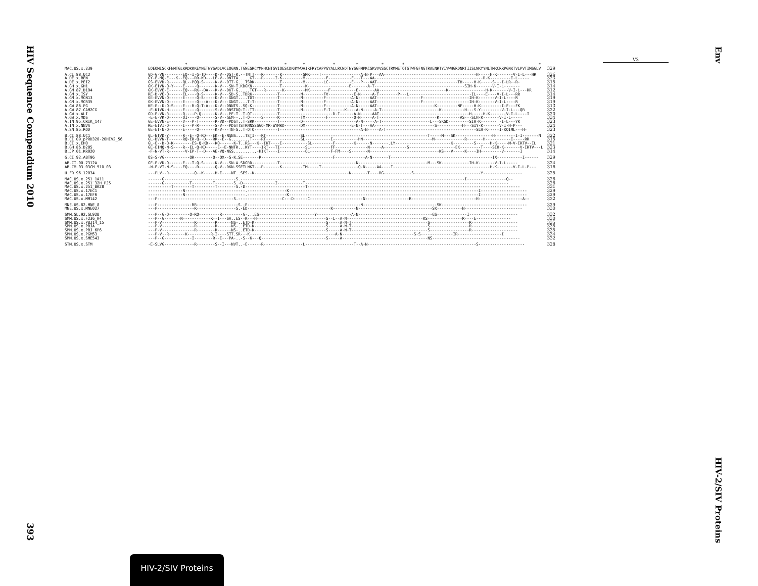HIV Sequence Compendium 2010
393
Env
HIV-2/SIV Proteins
V3
| | * * * * * * * * * | |
| MAC.US.x.239 | EQEQMISCKFNMTGLKRDKKKEYNETWYSADLVCEQGNN.TGNESRCYMNHCNTSVIQESCDKHYWDAIRFRYCAPPGYALLRCNDTNYSGFMPKCSKVVVSSCTRMMETQTSTWFGFNGTRAENRTYIYWHGRDNRTIISLNKYYNLTMKCRRPGNKTVLPVTIMSGLV | 329 |
| A.CI.88.UC2 | GD-G-VN--------EQ--I-G-TD----D-V--DST-K.--TNTT---R-------K---------SMK----T-----------------A-N-P---AA----------------------------------------H-----H-K-------V-I-L---HR | 326 |
| A.DE.x.BEN | GY-E-MQ-E---K--EQ---RR-KD---LE-V--DNTTA.....GT---R-----I-K---------M---------F----------E---T---AA-----------------------------------------------R-K---------I-L----- | 323 |
| A.DE.x.PEI2 | GS-EVVD-R------QL--PQQ-S-----K-V--DTT-G...TSRK-----------T---------M--------LC----------E---P---AAT-----------------------------------TH-----H-K-----S---I-LR--R- | 315 |
| A.GH.x.GH1 | GK-EIVN-Q-Y----E-----Q-------K-V---SN-T.KDGKN------------T----------K------------------E-------A-T---------------------------------------SIH-K-------V-I-L------- | 314 |
| A.GM.87.D194 | GK-EVVE-E------EQ---RK--DA---R-V--DKT-G.....TGT---R-------K---------MK--------F-----------E-------AA-----------------------------K----------------H-K-------V-I-L---RR | 312 |
| A.GM.x.ISY | RE-D-VE-Q------EL----Q-S-----K-V---SD-S..TDRK-----------T---------M---------FV-----------E-N-----A-T--------P---L---------------------------IL----E----V-I-L---RR | 314 |
| A.GM.x.MCN13 | GE-EVVN-Q------E-----Q-S-----K-V---GNGT....TDT----------T---------M---------F-----------A-N-----AAT-------------------F--------------------IH-K-------V-I-L----R | 319 |
| A.GM.x.MCR35 | GK-EVVN-Q------E-----Q---A---K-V---GNGT....T-T----------T---------M---------F-----------A-N-----AAT-------------------F--------------------IH-K-------V-I-L----R | 319 |
| A.GW.86.FG | KE-E--D-Q-S----E---R-Q-T-A---K-V--DNNTS..SQ-K-----------T---------M---------F-----------A-N-----AAT-------------------------K---------NF-----H-K---------I-F---FK | 313 |
| A.GW.87.CAM2CG | -E-KIVK-H------E-----Q-------S-V--DNSTDQ-T--TT----------T---------M---------F-I------K----A-N-----A-T-------------------------K----------H---S-Y---------V-I-L---QR | 322 |
| A.GW.x.ALI | GD-E-VN-R------Q----P-Q------K-V---PF-T..T-QT-----------T-----------------------D-I------A-N-----AAT---------------------------------------H-----H-K-------V-I-L----I | 320 |
| A.GW.x.MDS | -E-E-VK-Q------QI----Q-------S-V--GEM--..T-Q-----S------K---------TM---------F-----------Q-N-----A-T-------------------------K---------AS---SLH-K-------V-I-L----- | 334 |
| A.IN.95.CRIK_147 | GE-EVVN-E------V---P-T-------R-VD--PDST..T-SRK----------T---------D-----------------------A-N-----A-T---------------------L---SKSD---------SIH-K-------T-I-L---YK | 323 |
| A.IN.x.NNVA | RE-EIVI-Q------I---P-R-------S-V---PDSTTSTRNNSSSGQ-MR-WYMRD-------DM--------------------E-N-T---AA--------------------------S-----------H---SIY-K-------V-I-H-P--- | 324 |
| A.SN.85.ROD | GE-ET-N-Q------E-----Q-------K-V---TN-S..T-QTQ----------T-----------------------------------A-N-----A-T---------------------------------------SLH-K-----I-KQIML---H- | 323 |
| B.CI.88.UC1 | GL-NTVD-Y------R--E--Q-KD---EK--E-NGNS....TSTI---RT---------------SL-----------------------------------------------------T-----M---SK----------------H---------I-I-------N | 322 |
| B.CI.09.pPRD320-20HIV2_56 | GL-DVVN-T------RQ-ER-Q--D---RR--E--G........T----RT---------------SL-----------I-----------HN------------------------------M-------------R-------H-----------I-----RR | 315 |
| B.CI.x.EHO | GL-E--D-Q-K--------ES-Q-KD---KQ------K-T..RS---K--IKT----I-----------SL---------F--------K------N-------.LY------------------------K---------S------H-K-----M-V-IRTV--IL | 321 |
| B.GH.86.D205 | GE-EIMQ-N-S----R--EL-Q-KD-----E--E-NNTR...KYT----IRT---TI-----------SL---------FF--------------N-----A----------S--------------------EK---------T----SIH-K-------V-IRTV---L | 323 |
| B.JP.01.KR020 | -F-N-VT-R-------V-EP-T--D---AE-VQ-NGS..........-HIKT----I-----------QL---------F-FM----S-------N------------------------------KS---V-----K----IH---------V-------I | 314 |
| G.CI.92.ABT96 | QS-S-VG-----------QR--------Q--QX--S-K.SE-------R-------------------------------F-------------A-N-------T--------------------------------------------IX-----------I------ | 329 |
| AB.CI.90.7312A | GE-E-VD-Q------E---T-Q-S-----K-V---SN-A.SDGRD-----------T---------------------------------N------------------------------M---SK------------IH-K-------V-I-L----- | 324 |
| AB.CM.03.03CM_510_03 | -N-E-VT-N-S----EQ----R-------Q-V--DKN-SSETLNKT---R-------K---------TM-----T----------------Q-N-----AA----I------------------------------------------H-K-------V-I-L-P--- | 316 |
| U.FR.96.12034 | ---PLV--R-----------Q--K-----H-I----NT..SES--K-----------------------------------------N-------T----RG------------S-----------------------------Y----------------- | 325 |
| MAC.US.x.251_1A11 | ------G-------------------------------S.-------------------------------------------------------------------------------------------------I-----------------Q-- | 328 |
| MAC.US.x.251_32H_PJ5 | ------G-----------T---------T--------S.-D--------------I-----------T---------------------------------------------------------------------------------------- | 328 |
| MAC.US.x.251_BK28 | ----------T--------T---------T--------S.-D--------------------------T-------------------------------------------------------------------------------------------- | 331 |
| MAC.US.x.17EC1 | ---------------N--------------------------.-----------------K----------------------------------------------------------------------------------I-------------------- | 329 |
| MAC.US.x.17EFR | ---------------N--------------------------.-----------------K----------------------------------------------------------------------------------I-------------------- | 329 |
| MAC.US.x.MM142 | ---P---------------------------------S.-------------------C---D------C-----------------------N-------------------R----------------------------H-------------------A-- | 332 |
| MNE.US.82.MNE_8 | ---P---------------RR------------------S.-E-------------------------------------------------N--------------------------------SK------------------------------------- | 329 |
| MNE.US.x.MNE027 | ---P----------------R-----------------S.-ED------------------------------------K----------N--------------------------------SK-----------N------------------------- | 330 |
| SMM.SL.92.SL92B | ---P--G-Q---------Q-RQ---------R---------G-...ES------------------------Y---------------A-N--------------------------------GS-------------I--------------------- | 332 |
| SMM.US.x.F236_H4 | ---P--G-------N------------R--I---SA..ES--K---H------------------------------S--L--A-N---------------------------------KS---------------R----E--------------- | 330 |
| SMM.US.x.PBJ14_15 | ---P-V--------------R--------R------NS-..ETD-K-------------------------------S-----A-N-T---------------------------------S-----------------R-------------------- | 335 |
| SMM.US.x.PBJA | ---P-V--------------R--------R------NS-..ETD-K-------------------------------S-----A-N-T---------------------------------S-----------------R-------------------- | 335 |
| SMM.US.x.PBJ_6P6 | ---P-V--------------R--------R------NS-..ETD-K-------------------------------S-----A-N-T---------------------------------S-----------------R-------------------- | 335 |
| SMM.US.x.PGM53 | ---P-V--R-------K----------R-I----STT.SR---K-------------------------------------A-N-------------------------------S-S--------------IR-------------------I | 334 |
| SMM.US.x.SME543 | ---P--G------------I--------R--I---PA-..-S--K---Q----------------------------S-----A-------------------------------------NS-------------------------------------- | 332 |
| STM.US.x.STM | -E-SLVG-------------R--------S--I---NVT..-E------R-----------------L---------------------T--A-N-----------------------------------------------S-------------------- | 328 |
HIV-2/SIV Proteins